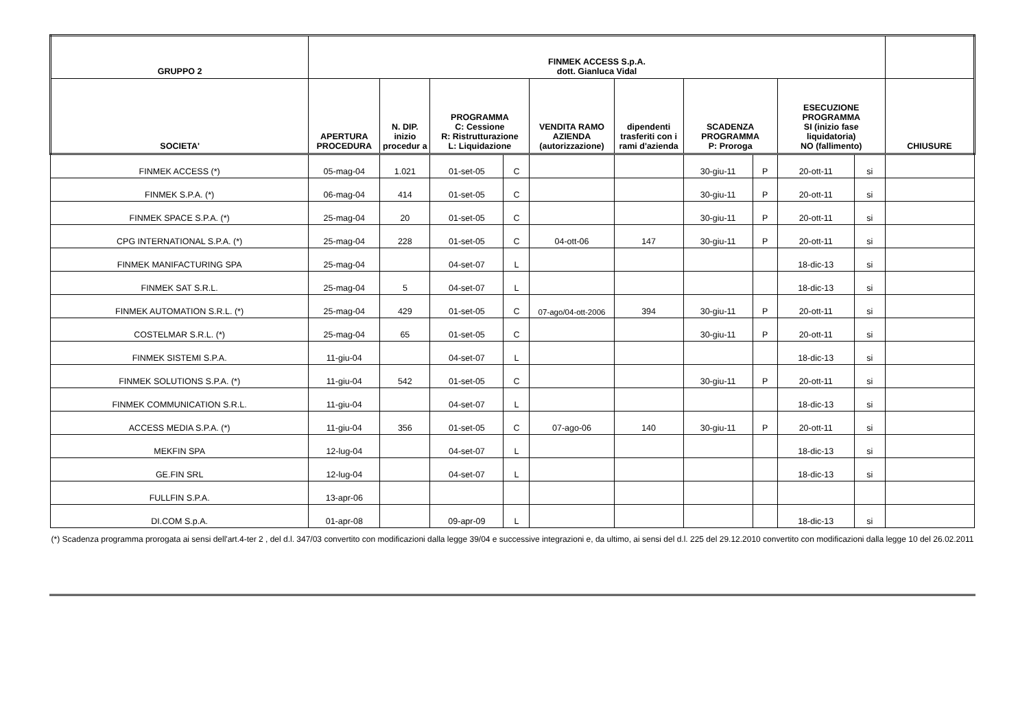| GRUPPO 2 | FINMEK ACCESS S.p.A. dott. Gianluca Vidal | | | | | | | | | | |
| --- | --- | --- | --- | --- | --- | --- | --- | --- | --- | --- | --- |
| SOCIETA' | APERTURA PROCEDURA | N. DIP. inizio procedur a | PROGRAMMA C: Cessione R: Ristrutturazione L: Liquidazione | | VENDITA RAMO AZIENDA (autorizzazione) | dipendenti trasferiti con i rami d'azienda | SCADENZA PROGRAMMA P: Proroga | | ESECUZIONE PROGRAMMA SI (inizio fase liquidatoria) NO (fallimento) | | CHIUSURE |
| FINMEK ACCESS (*) | 05-mag-04 | 1.021 | 01-set-05 | C | | | 30-giu-11 | P | 20-ott-11 | si | |
| FINMEK S.P.A. (*) | 06-mag-04 | 414 | 01-set-05 | C | | | 30-giu-11 | P | 20-ott-11 | si | |
| FINMEK SPACE S.P.A. (*) | 25-mag-04 | 20 | 01-set-05 | C | | | 30-giu-11 | P | 20-ott-11 | si | |
| CPG INTERNATIONAL S.P.A. (*) | 25-mag-04 | 228 | 01-set-05 | C | 04-ott-06 | 147 | 30-giu-11 | P | 20-ott-11 | si | |
| FINMEK MANIFACTURING SPA | 25-mag-04 | | 04-set-07 | L | | | | | 18-dic-13 | si | |
| FINMEK SAT S.R.L. | 25-mag-04 | 5 | 04-set-07 | L | | | | | 18-dic-13 | si | |
| FINMEK AUTOMATION S.R.L. (*) | 25-mag-04 | 429 | 01-set-05 | C | 07-ago/04-ott-2006 | 394 | 30-giu-11 | P | 20-ott-11 | si | |
| COSTELMAR S.R.L. (*) | 25-mag-04 | 65 | 01-set-05 | C | | | 30-giu-11 | P | 20-ott-11 | si | |
| FINMEK SISTEMI S.P.A. | 11-giu-04 | | 04-set-07 | L | | | | | 18-dic-13 | si | |
| FINMEK SOLUTIONS S.P.A. (*) | 11-giu-04 | 542 | 01-set-05 | C | | | 30-giu-11 | P | 20-ott-11 | si | |
| FINMEK COMMUNICATION S.R.L. | 11-giu-04 | | 04-set-07 | L | | | | | 18-dic-13 | si | |
| ACCESS MEDIA S.P.A. (*) | 11-giu-04 | 356 | 01-set-05 | C | 07-ago-06 | 140 | 30-giu-11 | P | 20-ott-11 | si | |
| MEKFIN SPA | 12-lug-04 | | 04-set-07 | L | | | | | 18-dic-13 | si | |
| GE.FIN SRL | 12-lug-04 | | 04-set-07 | L | | | | | 18-dic-13 | si | |
| FULLFIN S.P.A. | 13-apr-06 | | | | | | | | | | |
| DI.COM S.p.A. | 01-apr-08 | | 09-apr-09 | L | | | | | 18-dic-13 | si | |
(*) Scadenza programma prorogata ai sensi dell'art.4-ter 2 , del d.l. 347/03 convertito con modificazioni dalla legge 39/04 e successive integrazioni e, da ultimo, ai sensi del d.l. 225 del 29.12.2010 convertito con modificazioni dalla legge 10 del 26.02.2011